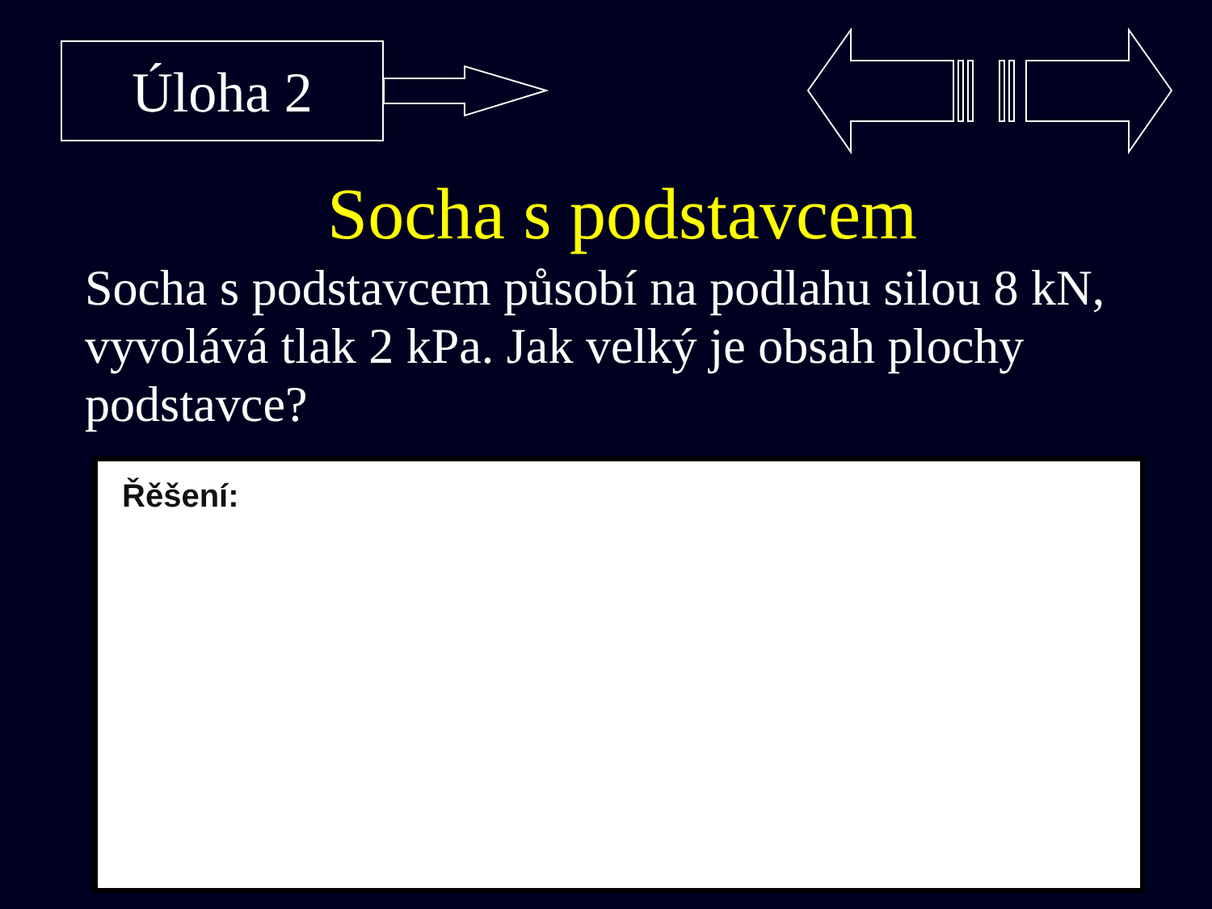Úloha 2
Socha s podstavcem
Socha s podstavcem působí na podlahu silou 8 kN, vyvolává tlak 2 kPa. Jak velký je obsah plochy podstavce?
Řěšení: